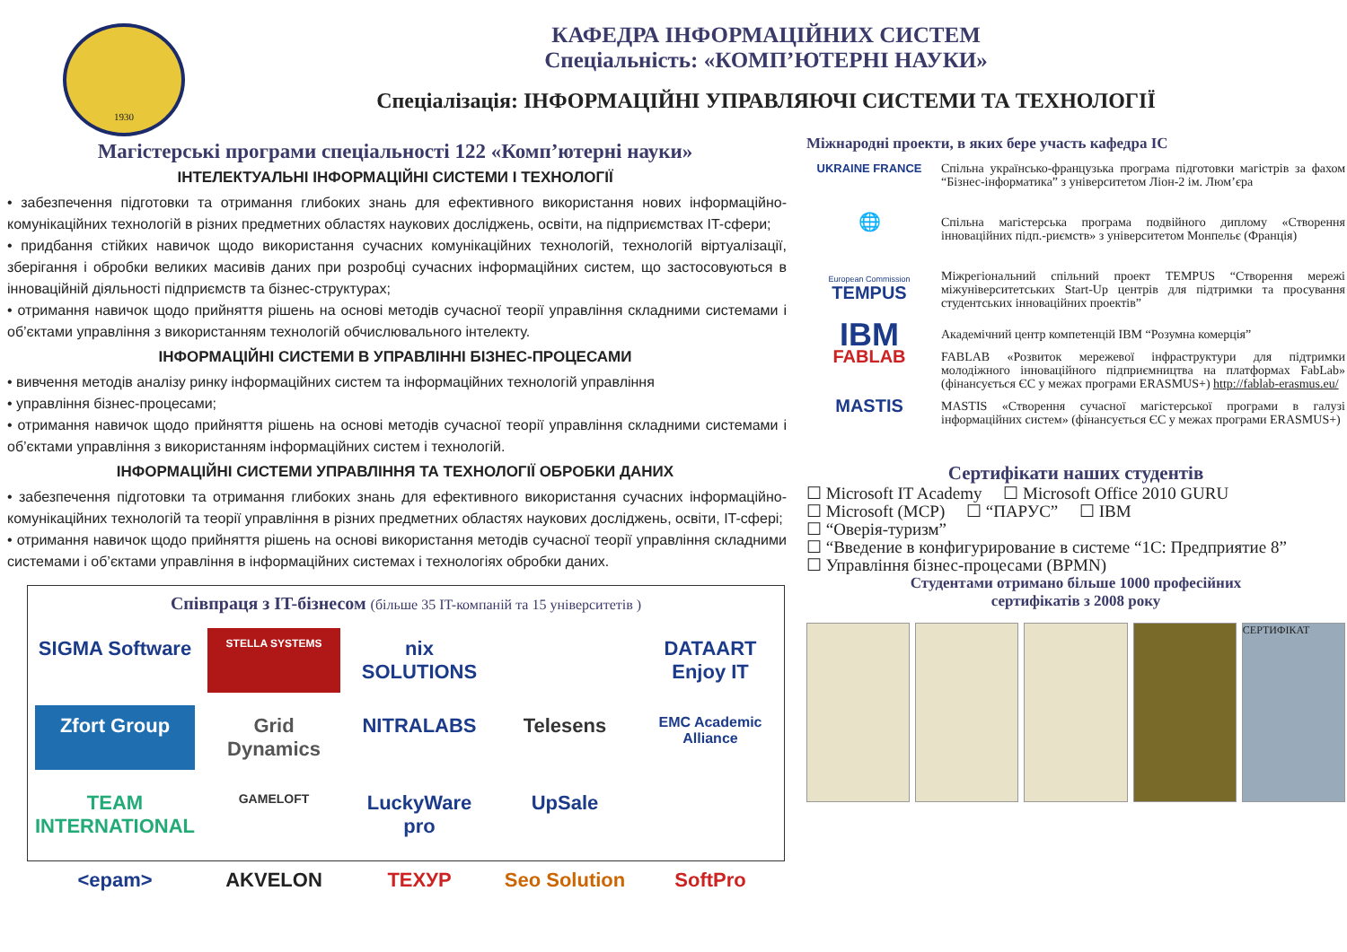1930
КАФЕДРА ІНФОРМАЦІЙНИХ СИСТЕМ
Спеціальність: «КОМП’ЮТЕРНІ НАУКИ»
Спеціалізація: ІНФОРМАЦІЙНІ УПРАВЛЯЮЧІ СИСТЕМИ ТА ТЕХНОЛОГІЇ
Магістерські програми спеціальності 122 «Комп’ютерні науки»
ІНТЕЛЕКТУАЛЬНІ ІНФОРМАЦІЙНІ СИСТЕМИ І ТЕХНОЛОГІЇ
• забезпечення підготовки та отримання глибоких знань для ефективного використання нових інформаційно-комунікаційних технологій в різних предметних областях наукових досліджень, освіти, на підприємствах IT-сфери;
• придбання стійких навичок щодо використання сучасних комунікаційних технологій, технологій віртуалізації, зберігання і обробки великих масивів даних при розробці сучасних інформаційних систем, що застосовуються в інноваційній діяльності підприємств та бізнес-структурах;
• отримання навичок щодо прийняття рішень на основі методів сучасної теорії управління складними системами і об’єктами управління з використанням технологій обчислювального інтелекту.
ІНФОРМАЦІЙНІ СИСТЕМИ В УПРАВЛІННІ БІЗНЕС-ПРОЦЕСАМИ
• вивчення методів аналізу ринку інформаційних систем та інформаційних технологій управління
• управління бізнес-процесами;
• отримання навичок щодо прийняття рішень на основі методів сучасної теорії управління складними системами і об’єктами управління з використанням інформаційних систем і технологій.
ІНФОРМАЦІЙНІ СИСТЕМИ УПРАВЛІННЯ ТА ТЕХНОЛОГІЇ ОБРОБКИ ДАНИХ
• забезпечення підготовки та отримання глибоких знань для ефективного використання сучасних інформаційно-комунікаційних технологій та теорії управління в різних предметних областях наукових досліджень, освіти, IT-сфері;
• отримання навичок щодо прийняття рішень на основі використання методів сучасної теорії управління складними системами і об’єктами управління в інформаційних системах і технологіях обробки даних.
Співпраця з IT-бізнесом (більше 35 IT-компаній та 15 університетів )
SIGMA Software STELLA SYSTEMS nix SOLUTIONS DATAART Enjoy IT Zfort Group Grid Dynamics NITRALABS Telesens EMC Academic Alliance TEAM INTERNATIONAL GAMELOFT LuckyWare pro UpSale <epam> AKVELON ТЕХУР Seo Solution SoftPro
Міжнародні проекти, в яких бере участь кафедра ІС
UKRAINE FRANCE Спільна українсько-французька програма підготовки магістрів за фахом “Бізнес-інформатика” з університетом Ліон-2 ім. Люм’єра
🌐
Спільна магістерська програма подвійного диплому «Створення інноваційних підп.-риємств» з університетом Монпельє (Франція)
European Commission
TEMPUS
Міжрегіональний спільний проект TEMPUS “Створення мережі міжуніверситетських Start-Up центрів для підтримки та просування студентських інноваційних проектів”
IBM
Академічний центр компетенцій IBM “Розумна комерція”
FABLAB
FABLAB «Розвиток мережевої інфраструктури для підтримки молодіжного інноваційного підприємництва на платформах FabLab» (фінансується ЄС у межах програми ERASMUS+) http://fablab-erasmus.eu/
MASTIS
MASTIS «Створення сучасної магістерської програми в галузі інформаційних систем» (фінансується ЄС у межах програми ERASMUS+)
Сертифікати наших студентів
☐ Microsoft IT Academy ☐ Microsoft Office 2010 GURU
☐ Microsoft (MCP) ☐ “ПАРУС” ☐ IBM
☐ “Оверія-туризм”
☐ “Введение в конфигурирование в системе “1С: Предприятие 8”
☐ Управління бізнес-процесами (BPMN)
Студентами отримано більше 1000 професійних
сертифікатів з 2008 року
СЕРТИФІКАТ